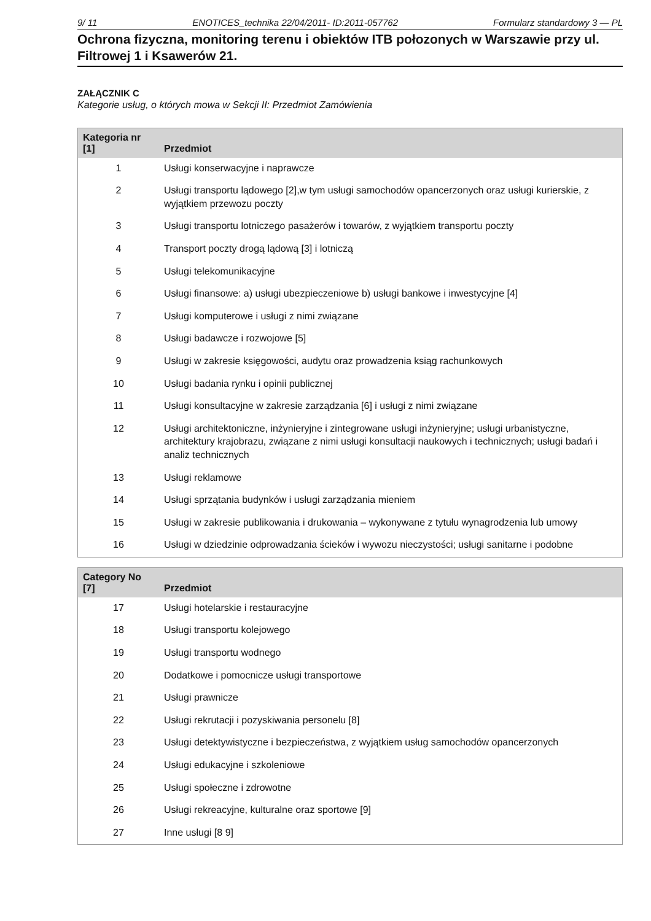9/ 11 ENOTICES_technika 22/04/2011- ID:2011-057762 Formularz standardowy 3 — PL
Ochrona fizyczna, monitoring terenu i obiektów ITB połozonych w Warszawie przy ul. Filtrowej 1 i Ksawerów 21.
ZAŁĄCZNIK C
Kategorie usług, o których mowa w Sekcji II: Przedmiot Zamówienia
| Kategoria nr [1] | Przedmiot |
| --- | --- |
| 1 | Usługi konserwacyjne i naprawcze |
| 2 | Usługi transportu lądowego [2],w tym usługi samochodów opancerzonych oraz usługi kurierskie, z wyjątkiem przewozu poczty |
| 3 | Usługi transportu lotniczego pasażerów i towarów, z wyjątkiem transportu poczty |
| 4 | Transport poczty drogą lądową [3] i lotniczą |
| 5 | Usługi telekomunikacyjne |
| 6 | Usługi finansowe: a) usługi ubezpieczeniowe b) usługi bankowe i inwestycyjne [4] |
| 7 | Usługi komputerowe i usługi z nimi związane |
| 8 | Usługi badawcze i rozwojowe [5] |
| 9 | Usługi w zakresie księgowości, audytu oraz prowadzenia ksiąg rachunkowych |
| 10 | Usługi badania rynku i opinii publicznej |
| 11 | Usługi konsultacyjne w zakresie zarządzania [6] i usługi z nimi związane |
| 12 | Usługi architektoniczne, inżynieryjne i zintegrowane usługi inżynieryjne; usługi urbanistyczne, architektury krajobrazu, związane z nimi usługi konsultacji naukowych i technicznych; usługi badań i analiz technicznych |
| 13 | Usługi reklamowe |
| 14 | Usługi sprzątania budynków i usługi zarządzania mieniem |
| 15 | Usługi w zakresie publikowania i drukowania – wykonywane z tytułu wynagrodzenia lub umowy |
| 16 | Usługi w dziedzinie odprowadzania ścieków i wywozu nieczystości; usługi sanitarne i podobne |
| Category No [7] | Przedmiot |
| --- | --- |
| 17 | Usługi hotelarskie i restauracyjne |
| 18 | Usługi transportu kolejowego |
| 19 | Usługi transportu wodnego |
| 20 | Dodatkowe i pomocnicze usługi transportowe |
| 21 | Usługi prawnicze |
| 22 | Usługi rekrutacji i pozyskiwania personelu [8] |
| 23 | Usługi detektywistyczne i bezpieczeństwa, z wyjątkiem usług samochodów opancerzonych |
| 24 | Usługi edukacyjne i szkoleniowe |
| 25 | Usługi społeczne i zdrowotne |
| 26 | Usługi rekreacyjne, kulturalne oraz sportowe [9] |
| 27 | Inne usługi [8 9] |